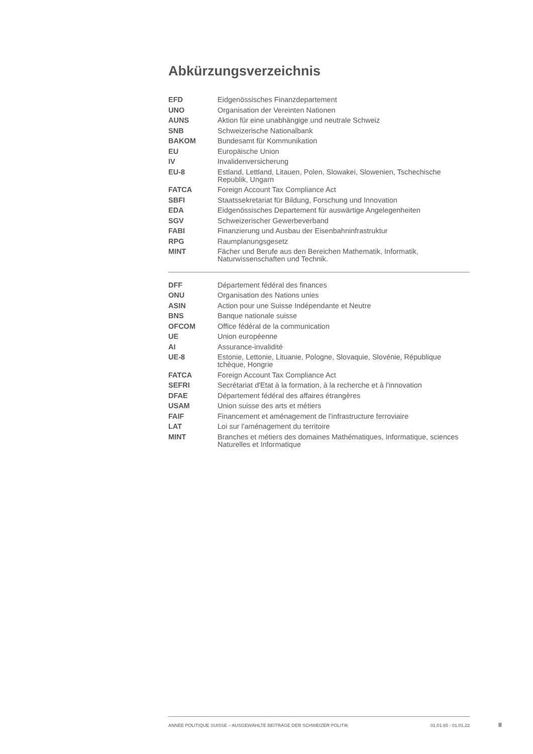Abkürzungsverzeichnis
| EFD | Eidgenössisches Finanzdepartement |
| UNO | Organisation der Vereinten Nationen |
| AUNS | Aktion für eine unabhängige und neutrale Schweiz |
| SNB | Schweizerische Nationalbank |
| BAKOM | Bundesamt für Kommunikation |
| EU | Europäische Union |
| IV | Invalidenversicherung |
| EU-8 | Estland, Lettland, Litauen, Polen, Slowakei, Slowenien, Tschechische Republik, Ungarn |
| FATCA | Foreign Account Tax Compliance Act |
| SBFI | Staatssekretariat für Bildung, Forschung und Innovation |
| EDA | Eidgenössisches Departement für auswärtige Angelegenheiten |
| SGV | Schweizerischer Gewerbeverband |
| FABI | Finanzierung und Ausbau der Eisenbahninfrastruktur |
| RPG | Raumplanungsgesetz |
| MINT | Fächer und Berufe aus den Bereichen Mathematik, Informatik, Naturwissenschaften und Technik. |
| DFF | Département fédéral des finances |
| ONU | Organisation des Nations unies |
| ASIN | Action pour une Suisse Indépendante et Neutre |
| BNS | Banque nationale suisse |
| OFCOM | Office fédéral de la communication |
| UE | Union européenne |
| AI | Assurance-invalidité |
| UE-8 | Estonie, Lettonie, Lituanie, Pologne, Slovaquie, Slovénie, République tchèque, Hongrie |
| FATCA | Foreign Account Tax Compliance Act |
| SEFRI | Secrétariat d'Etat à la formation, à la recherche et à l'innovation |
| DFAE | Département fédéral des affaires étrangères |
| USAM | Union suisse des arts et métiers |
| FAIF | Financement et aménagement de l'infrastructure ferroviaire |
| LAT | Loi sur l'aménagement du territoire |
| MINT | Branches et métiers des domaines Mathématiques, Informatique, sciences Naturelles et Informatique |
ANNÉE POLITIQUE SUISSE – AUSGEWÄHLTE BEITRÄGE DER SCHWEIZER POLITIK 01.01.65 - 01.01.22
II